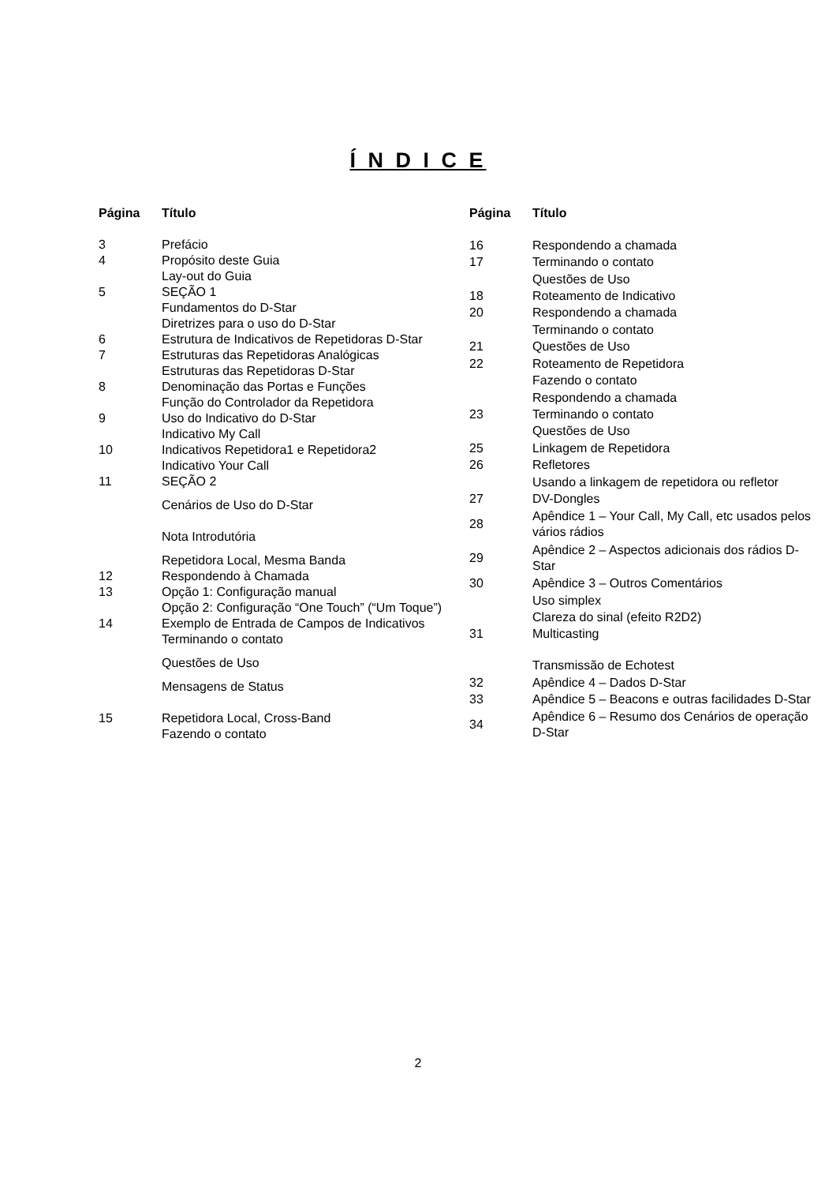Í N D I C E
| Página | Título |
| --- | --- |
| 3 | Prefácio |
| 4 | Propósito deste Guia |
| | Lay-out do Guia |
| 5 | SEÇÃO 1 |
| | Fundamentos do D-Star |
| | Diretrizes para o uso do D-Star |
| 6 | Estrutura de Indicativos de Repetidoras D-Star |
| 7 | Estruturas das Repetidoras Analógicas |
| | Estruturas das Repetidoras D-Star |
| 8 | Denominação das Portas e Funções |
| | Função do Controlador da Repetidora |
| 9 | Uso do Indicativo do D-Star |
| | Indicativo My Call |
| 10 | Indicativos Repetidora1 e Repetidora2 |
| | Indicativo Your Call |
| 11 | SEÇÃO 2 |
| | Cenários de Uso do D-Star |
| | Nota Introdutória |
| | Repetidora Local, Mesma Banda |
| 12 | Respondendo à Chamada |
| 13 | Opção 1: Configuração manual |
| | Opção 2: Configuração “One Touch” (“Um Toque”) |
| 14 | Exemplo de Entrada de Campos de Indicativos |
| | Terminando o contato |
| | Questões de Uso |
| | Mensagens de Status |
| 15 | Repetidora Local, Cross-Band |
| | Fazendo o contato |
| Página | Título |
| --- | --- |
| 16 | Respondendo a chamada |
| 17 | Terminando o contato |
| | Questões de Uso |
| 18 | Roteamento de Indicativo |
| 20 | Respondendo a chamada |
| | Terminando o contato |
| 21 | Questões de Uso |
| 22 | Roteamento de Repetidora |
| | Fazendo o contato |
| | Respondendo a chamada |
| 23 | Terminando o contato |
| | Questões de Uso |
| 25 | Linkagem de Repetidora |
| 26 | Refletores |
| | Usando a linkagem de repetidora ou refletor |
| 27 | DV-Dongles |
| 28 | Apêndice 1 – Your Call, My Call, etc usados pelos vários rádios |
| 29 | Apêndice 2 – Aspectos adicionais dos rádios D-Star |
| 30 | Apêndice 3 – Outros Comentários |
| | Uso simplex |
| | Clareza do sinal (efeito R2D2) |
| 31 | Multicasting |
| | Transmissão de Echotest |
| 32 | Apêndice 4 – Dados D-Star |
| 33 | Apêndice 5 – Beacons e outras facilidades D-Star |
| 34 | Apêndice 6 – Resumo dos Cenários de operação D-Star |
2